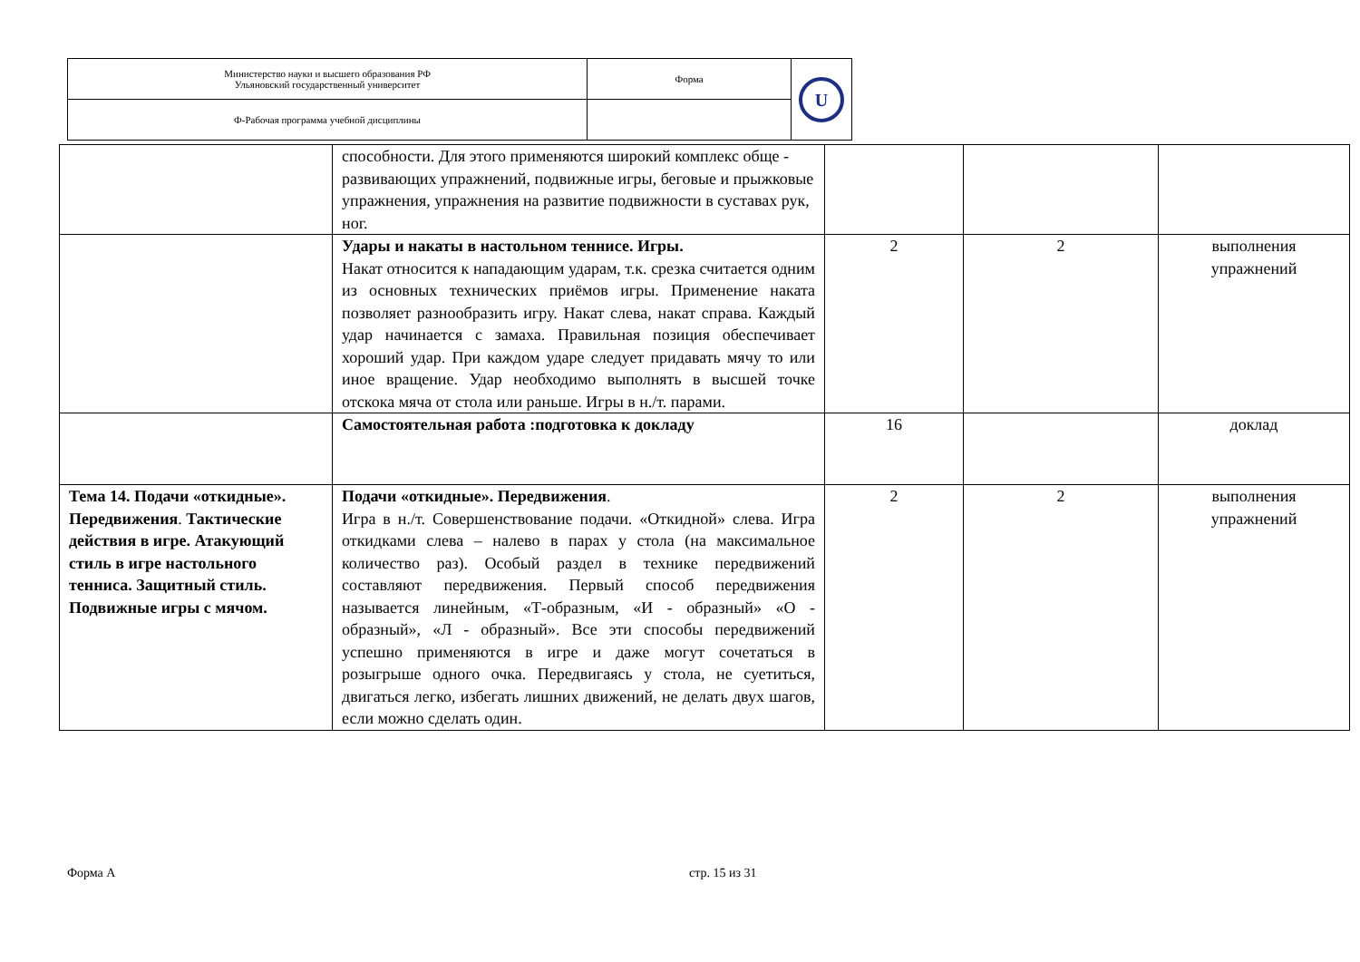| Министерство науки и высшего образования РФ Ульяновский государственный университет | Форма | U |
| Ф-Рабочая программа учебной дисциплины | | |
| | способности. Для этого применяются широкий комплекс обще - развивающих упражнений, подвижные игры, беговые и прыжковые упражнения, упражнения на развитие подвижности в суставах рук, ног. | | | |
| | Удары и накаты в настольном теннисе. Игры. Накат относится к нападающим ударам, т.к. срезка считается одним из основных технических приёмов игры. Применение наката позволяет разнообразить игру. Накат слева, накат справа. Каждый удар начинается с замаха. Правильная позиция обеспечивает хороший удар. При каждом ударе следует придавать мячу то или иное вращение. Удар необходимо выполнять в высшей точке отскока мяча от стола или раньше. Игры в н./т. парами. | 2 | 2 | выполнения упражнений |
| | Самостоятельная работа :подготовка к докладу | 16 | | доклад |
| Тема 14. Подачи «откидные». Передвижения . Тактические действия в игре. Атакующий стиль в игре настольного тенниса. Защитный стиль. Подвижные игры с мячом. | Подачи «откидные». Передвижения . Игра в н./т. Совершенствование подачи. «Откидной» слева. Игра откидками слева – налево в парах у стола (на максимальное количество раз). Особый раздел в технике передвижений составляют передвижения. Первый способ передвижения называется линейным, «Т-образным, «И - образный» «О - образный», «Л - образный». Все эти способы передвижений успешно применяются в игре и даже могут сочетаться в розыгрыше одного очка. Передвигаясь у стола, не суетиться, двигаться легко, избегать лишних движений, не делать двух шагов, если можно сделать один. | 2 | 2 | выполнения упражнений |
Форма А стр. 15 из 31